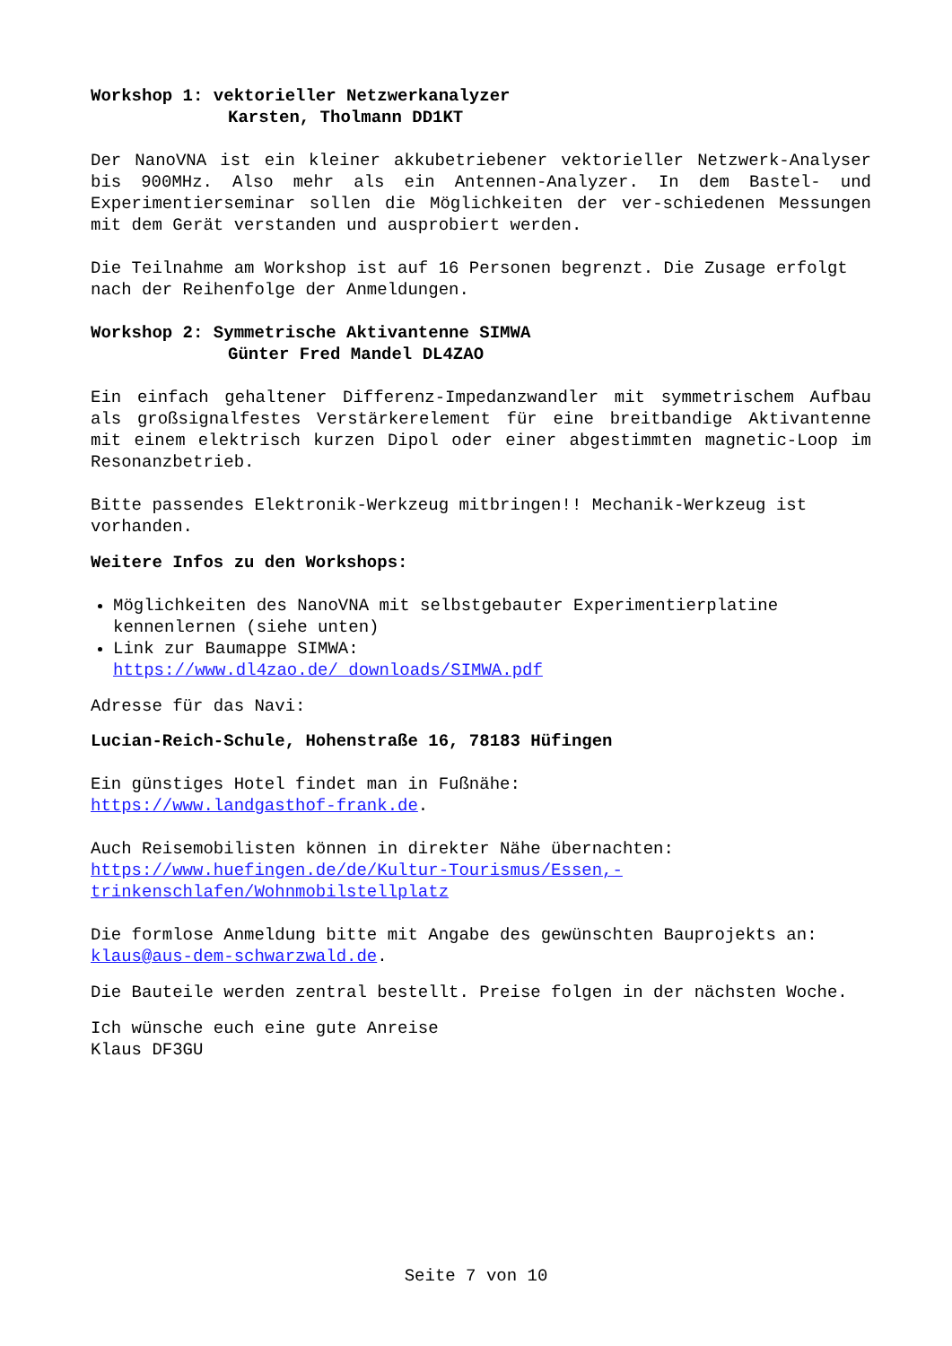Workshop 1: vektorieller Netzwerkanalyzer
Karsten, Tholmann DD1KT
Der NanoVNA ist ein kleiner akkubetriebener vektorieller Netzwerk-Analyser bis 900MHz. Also mehr als ein Antennen-Analyzer. In dem Bastel- und Experimentierseminar sollen die Möglichkeiten der ver-schiedenen Messungen mit dem Gerät verstanden und ausprobiert werden.
Die Teilnahme am Workshop ist auf 16 Personen begrenzt. Die Zusage erfolgt nach der Reihenfolge der Anmeldungen.
Workshop 2: Symmetrische Aktivantenne SIMWA
Günter Fred Mandel DL4ZAO
Ein einfach gehaltener Differenz-Impedanzwandler mit symmetrischem Aufbau als großsignalfestes Verstärkerelement für eine breitbandige Aktivantenne mit einem elektrisch kurzen Dipol oder einer abgestimmten magnetic-Loop im Resonanzbetrieb.
Bitte passendes Elektronik-Werkzeug mitbringen!! Mechanik-Werkzeug ist vorhanden.
Weitere Infos zu den Workshops:
Möglichkeiten des NanoVNA mit selbstgebauter Experimentierplatine kennenlernen (siehe unten)
Link zur Baumappe SIMWA:
https://www.dl4zao.de/ downloads/SIMWA.pdf
Adresse für das Navi:
Lucian-Reich-Schule, Hohenstraße 16, 78183 Hüfingen
Ein günstiges Hotel findet man in Fußnähe:
https://www.landgasthof-frank.de.
Auch Reisemobilisten können in direkter Nähe übernachten:
https://www.huefingen.de/de/Kultur-Tourismus/Essen,-
trinkenschlafen/Wohnmobilstellplatz
Die formlose Anmeldung bitte mit Angabe des gewünschten Bauprojekts an: klaus@aus-dem-schwarzwald.de.
Die Bauteile werden zentral bestellt. Preise folgen in der nächsten Woche.
Ich wünsche euch eine gute Anreise
Klaus DF3GU
Seite 7 von 10